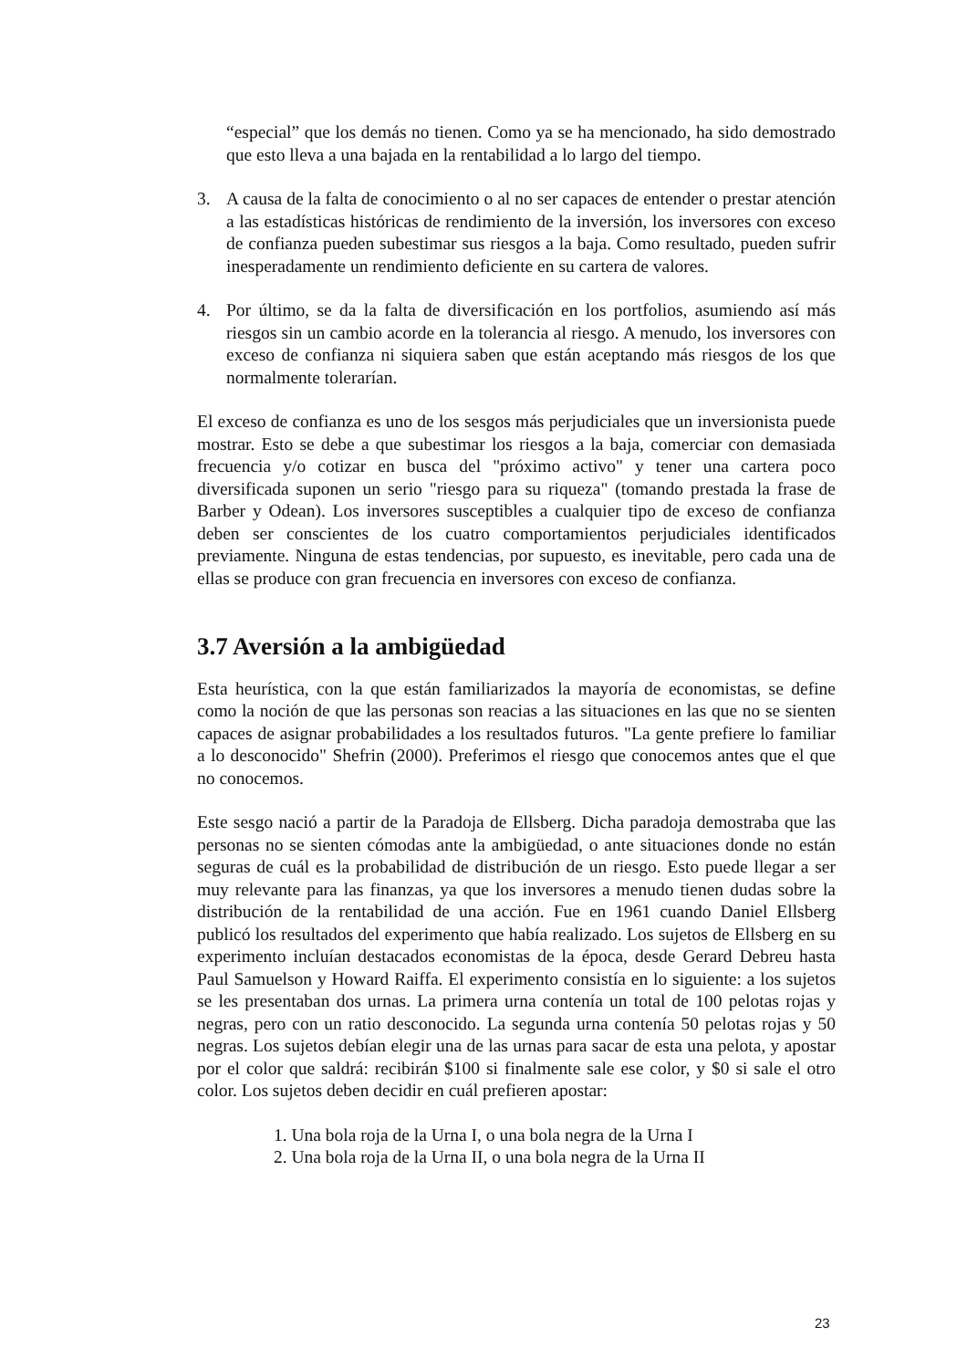“especial” que los demás no tienen. Como ya se ha mencionado, ha sido demostrado que esto lleva a una bajada en la rentabilidad a lo largo del tiempo.
3. A causa de la falta de conocimiento o al no ser capaces de entender o prestar atención a las estadísticas históricas de rendimiento de la inversión, los inversores con exceso de confianza pueden subestimar sus riesgos a la baja. Como resultado, pueden sufrir inesperadamente un rendimiento deficiente en su cartera de valores.
4. Por último, se da la falta de diversificación en los portfolios, asumiendo así más riesgos sin un cambio acorde en la tolerancia al riesgo. A menudo, los inversores con exceso de confianza ni siquiera saben que están aceptando más riesgos de los que normalmente tolerarían.
El exceso de confianza es uno de los sesgos más perjudiciales que un inversionista puede mostrar. Esto se debe a que subestimar los riesgos a la baja, comerciar con demasiada frecuencia y/o cotizar en busca del "próximo activo" y tener una cartera poco diversificada suponen un serio "riesgo para su riqueza" (tomando prestada la frase de Barber y Odean). Los inversores susceptibles a cualquier tipo de exceso de confianza deben ser conscientes de los cuatro comportamientos perjudiciales identificados previamente. Ninguna de estas tendencias, por supuesto, es inevitable, pero cada una de ellas se produce con gran frecuencia en inversores con exceso de confianza.
3.7 Aversión a la ambigüedad
Esta heurística, con la que están familiarizados la mayoría de economistas, se define como la noción de que las personas son reacias a las situaciones en las que no se sienten capaces de asignar probabilidades a los resultados futuros. "La gente prefiere lo familiar a lo desconocido" Shefrin (2000). Preferimos el riesgo que conocemos antes que el que no conocemos.
Este sesgo nació a partir de la Paradoja de Ellsberg. Dicha paradoja demostraba que las personas no se sienten cómodas ante la ambigüedad, o ante situaciones donde no están seguras de cuál es la probabilidad de distribución de un riesgo. Esto puede llegar a ser muy relevante para las finanzas, ya que los inversores a menudo tienen dudas sobre la distribución de la rentabilidad de una acción. Fue en 1961 cuando Daniel Ellsberg publicó los resultados del experimento que había realizado. Los sujetos de Ellsberg en su experimento incluían destacados economistas de la época, desde Gerard Debreu hasta Paul Samuelson y Howard Raiffa. El experimento consistía en lo siguiente: a los sujetos se les presentaban dos urnas. La primera urna contenía un total de 100 pelotas rojas y negras, pero con un ratio desconocido. La segunda urna contenía 50 pelotas rojas y 50 negras. Los sujetos debían elegir una de las urnas para sacar de esta una pelota, y apostar por el color que saldrá: recibirán $100 si finalmente sale ese color, y $0 si sale el otro color. Los sujetos deben decidir en cuál prefieren apostar:
1. Una bola roja de la Urna I, o una bola negra de la Urna I
2. Una bola roja de la Urna II, o una bola negra de la Urna II
23